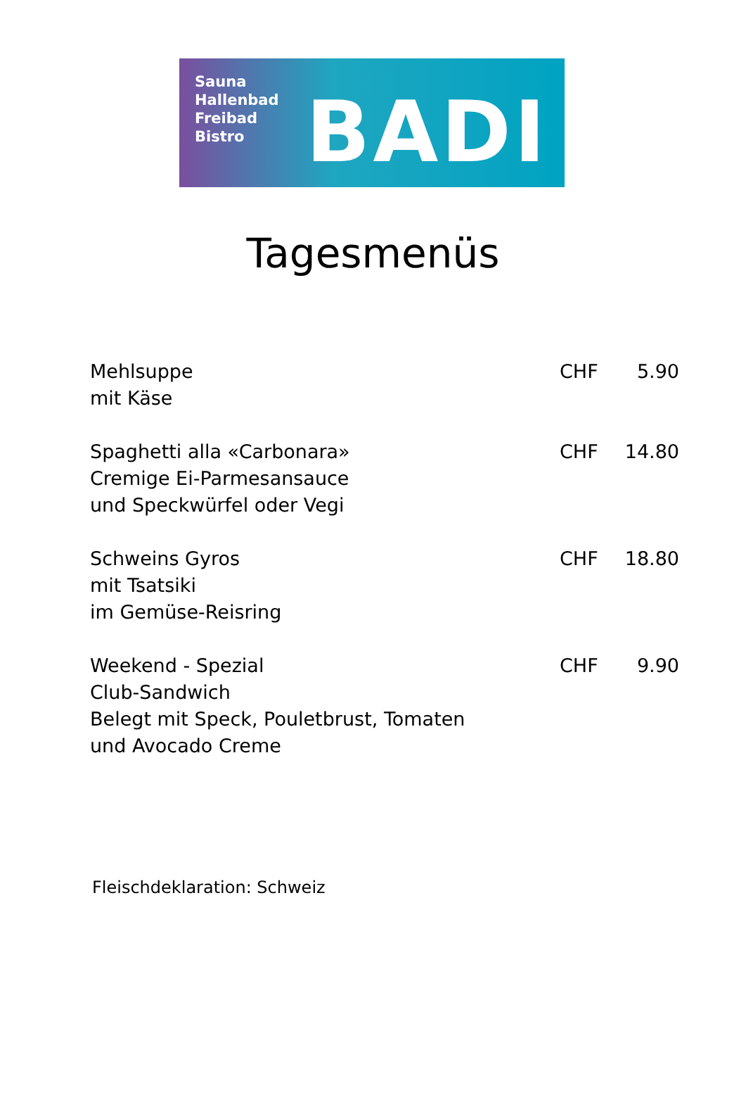Sauna
Hallenbad
Freibad
Bistro
BADI
Tagesmenüs
| Mehlsuppe mit Käse | CHF | 5.90 |
| Spaghetti alla «Carbonara» Cremige Ei-Parmesansauce und Speckwürfel oder Vegi | CHF | 14.80 |
| Schweins Gyros mit Tsatsiki im Gemüse-Reisring | CHF | 18.80 |
| Weekend - Spezial Club-Sandwich Belegt mit Speck, Pouletbrust, Tomaten und Avocado Creme | CHF | 9.90 |
Fleischdeklaration: Schweiz